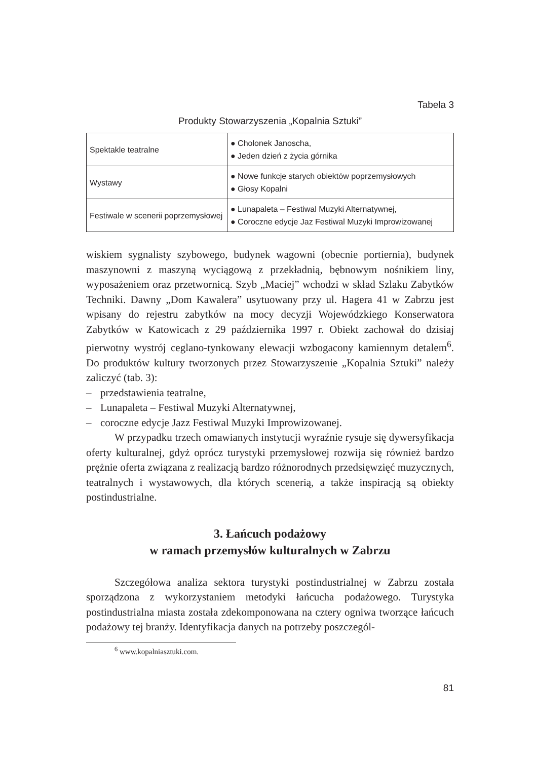Tabela 3
Produkty Stowarzyszenia „Kopalnia Sztuki”
| Spektakle teatralne | ● Cholonek Janoscha, ● Jeden dzień z życia górnika |
| Wystawy | ● Nowe funkcje starych obiektów poprzemysłowych ● Głosy Kopalni |
| Festiwale w scenerii poprzemysłowej | ● Lunapaleta – Festiwal Muzyki Alternatywnej, ● Coroczne edycje Jaz Festiwal Muzyki Improwizowanej |
wiskiem sygnalisty szybowego, budynek wagowni (obecnie portiernia), budynek maszynowni z maszyną wyciągową z przekładnią, bębnowym nośnikiem liny, wyposażeniem oraz przetwornicą. Szyb „Maciej” wchodzi w skład Szlaku Zabytków Techniki. Dawny „Dom Kawalera” usytuowany przy ul. Hagera 41 w Zabrzu jest wpisany do rejestru zabytków na mocy decyzji Wojewódzkiego Konserwatora Zabytków w Katowicach z 29 października 1997 r. Obiekt zachował do dzisiaj pierwotny wystrój ceglano-tynkowany elewacji wzbogacony kamiennym detalem<sup>6</sup>. Do produktów kultury tworzonych przez Stowarzyszenie „Kopalnia Sztuki” należy zaliczyć (tab. 3):
– przedstawienia teatralne,
– Lunapaleta – Festiwal Muzyki Alternatywnej,
– coroczne edycje Jazz Festiwal Muzyki Improwizowanej.
W przypadku trzech omawianych instytucji wyraźnie rysuje się dywersyfikacja oferty kulturalnej, gdyż oprócz turystyki przemysłowej rozwija się również bardzo prężnie oferta związana z realizacją bardzo różnorodnych przedsięwzięć muzycznych, teatralnych i wystawowych, dla których scenerią, a także inspiracją są obiekty postindustrialne.
3. Łańcuch podażowy
w ramach przemysłów kulturalnych w Zabrzu
Szczegółowa analiza sektora turystyki postindustrialnej w Zabrzu została sporządzona z wykorzystaniem metodyki łańcucha podażowego. Turystyka postindustrialna miasta została zdekomponowana na cztery ogniwa tworzące łańcuch podażowy tej branży. Identyfikacja danych na potrzeby poszczegól-
<sup>6</sup> www.kopalniasztuki.com.
81